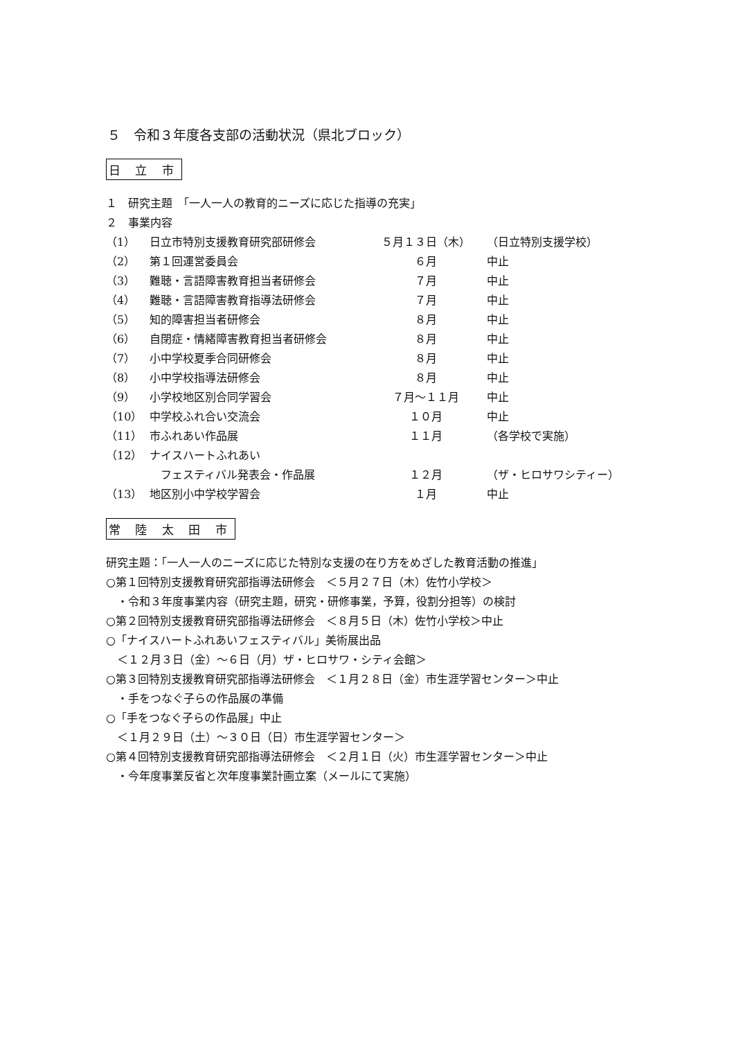５　令和３年度各支部の活動状況（県北ブロック）
日 立 市
１　研究主題　「一人一人の教育的ニーズに応じた指導の充実」
２　事業内容
| （1） | 日立市特別支援教育研究部研修会 | ５月１３日（木） | （日立特別支援学校） |
| （2） | 第１回運営委員会 | ６月 | 中止 |
| （3） | 難聴・言語障害教育担当者研修会 | ７月 | 中止 |
| （4） | 難聴・言語障害教育指導法研修会 | ７月 | 中止 |
| （5） | 知的障害担当者研修会 | ８月 | 中止 |
| （6） | 自閉症・情緒障害教育担当者研修会 | ８月 | 中止 |
| （7） | 小中学校夏季合同研修会 | ８月 | 中止 |
| （8） | 小中学校指導法研修会 | ８月 | 中止 |
| （9） | 小学校地区別合同学習会 | ７月〜１１月 | 中止 |
| （10） | 中学校ふれ合い交流会 | １０月 | 中止 |
| （11） | 市ふれあい作品展 | １１月 | （各学校で実施） |
| （12） | ナイスハートふれあい フェスティバル発表会・作品展 | １２月 | （ザ・ヒロサワシティー） |
| （13） | 地区別小中学校学習会 | １月 | 中止 |
常 陸 太 田 市
研究主題：「一人一人のニーズに応じた特別な支援の在り方をめざした教育活動の推進」
○第１回特別支援教育研究部指導法研修会　＜５月２７日（木）佐竹小学校＞
　・令和３年度事業内容（研究主題，研究・研修事業，予算，役割分担等）の検討
○第２回特別支援教育研究部指導法研修会　＜８月５日（木）佐竹小学校＞中止
○「ナイスハートふれあいフェスティバル」美術展出品
　＜１２月３日（金）〜６日（月）ザ・ヒロサワ・シティ会館＞
○第３回特別支援教育研究部指導法研修会　＜１月２８日（金）市生涯学習センター＞中止
　・手をつなぐ子らの作品展の準備
○「手をつなぐ子らの作品展」中止
　＜１月２９日（土）〜３０日（日）市生涯学習センター＞
○第４回特別支援教育研究部指導法研修会　＜２月１日（火）市生涯学習センター＞中止
　・今年度事業反省と次年度事業計画立案（メールにて実施）